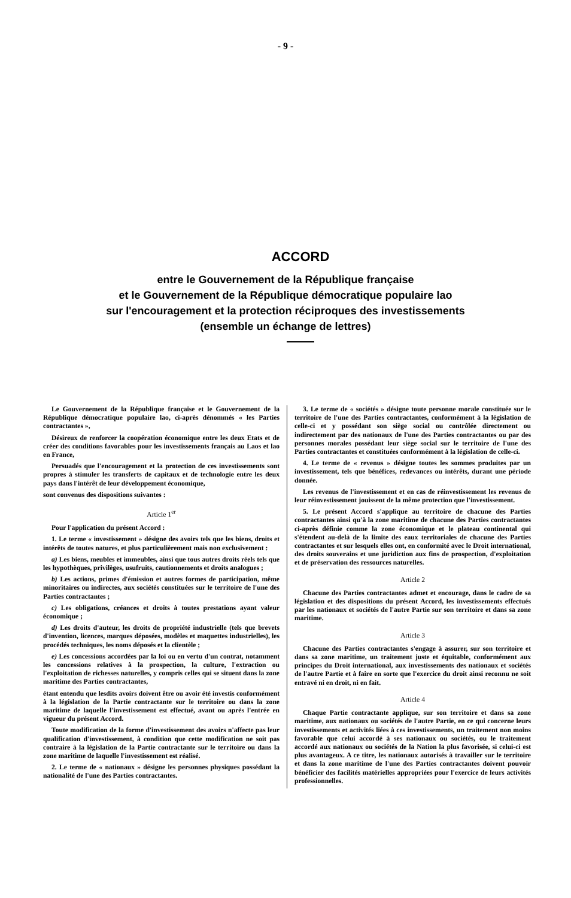- 9 -
ACCORD
entre le Gouvernement de la République française
et le Gouvernement de la République démocratique populaire lao
sur l'encouragement et la protection réciproques des investissements
(ensemble un échange de lettres)
Le Gouvernement de la République française et le Gouvernement de la République démocratique populaire lao, ci-après dénommés « les Parties contractantes »,
Désireux de renforcer la coopération économique entre les deux Etats et de créer des conditions favorables pour les investissements français au Laos et lao en France,
Persuadés que l'encouragement et la protection de ces investissements sont propres à stimuler les transferts de capitaux et de technologie entre les deux pays dans l'intérêt de leur développement économique,
sont convenus des dispositions suivantes :
Article 1<sup>er</sup>
Pour l'application du présent Accord :
1. Le terme « investissement » désigne des avoirs tels que les biens, droits et intérêts de toutes natures, et plus particulièrement mais non exclusivement :
a) Les biens, meubles et immeubles, ainsi que tous autres droits réels tels que les hypothèques, privilèges, usufruits, cautionnements et droits analogues ;
b) Les actions, primes d'émission et autres formes de participation, même minoritaires ou indirectes, aux sociétés constituées sur le territoire de l'une des Parties contractantes ;
c) Les obligations, créances et droits à toutes prestations ayant valeur économique ;
d) Les droits d'auteur, les droits de propriété industrielle (tels que brevets d'invention, licences, marques déposées, modèles et maquettes industrielles), les procédés techniques, les noms déposés et la clientèle ;
e) Les concessions accordées par la loi ou en vertu d'un contrat, notamment les concessions relatives à la prospection, la culture, l'extraction ou l'exploitation de richesses naturelles, y compris celles qui se situent dans la zone maritime des Parties contractantes,
étant entendu que lesdits avoirs doivent être ou avoir été investis conformément à la législation de la Partie contractante sur le territoire ou dans la zone maritime de laquelle l'investissement est effectué, avant ou après l'entrée en vigueur du présent Accord.
Toute modification de la forme d'investissement des avoirs n'affecte pas leur qualification d'investissement, à condition que cette modification ne soit pas contraire à la législation de la Partie contractante sur le territoire ou dans la zone maritime de laquelle l'investissement est réalisé.
2. Le terme de « nationaux » désigne les personnes physiques possédant la nationalité de l'une des Parties contractantes.
3. Le terme de « sociétés » désigne toute personne morale constituée sur le territoire de l'une des Parties contractantes, conformément à la législation de celle-ci et y possédant son siège social ou contrôlée directement ou indirectement par des nationaux de l'une des Parties contractantes ou par des personnes morales possédant leur siège social sur le territoire de l'une des Parties contractantes et constituées conformément à la législation de celle-ci.
4. Le terme de « revenus » désigne toutes les sommes produites par un investissement, tels que bénéfices, redevances ou intérêts, durant une période donnée.
Les revenus de l'investissement et en cas de réinvestissement les revenus de leur réinvestissement jouissent de la même protection que l'investissement.
5. Le présent Accord s'applique au territoire de chacune des Parties contractantes ainsi qu'à la zone maritime de chacune des Parties contractantes ci-après définie comme la zone économique et le plateau continental qui s'étendent au-delà de la limite des eaux territoriales de chacune des Parties contractantes et sur lesquels elles ont, en conformité avec le Droit international, des droits souverains et une juridiction aux fins de prospection, d'exploitation et de préservation des ressources naturelles.
Article 2
Chacune des Parties contractantes admet et encourage, dans le cadre de sa législation et des dispositions du présent Accord, les investissements effectués par les nationaux et sociétés de l'autre Partie sur son territoire et dans sa zone maritime.
Article 3
Chacune des Parties contractantes s'engage à assurer, sur son territoire et dans sa zone maritime, un traitement juste et équitable, conformément aux principes du Droit international, aux investissements des nationaux et sociétés de l'autre Partie et à faire en sorte que l'exercice du droit ainsi reconnu ne soit entravé ni en droit, ni en fait.
Article 4
Chaque Partie contractante applique, sur son territoire et dans sa zone maritime, aux nationaux ou sociétés de l'autre Partie, en ce qui concerne leurs investissements et activités liées à ces investissements, un traitement non moins favorable que celui accordé à ses nationaux ou sociétés, ou le traitement accordé aux nationaux ou sociétés de la Nation la plus favorisée, si celui-ci est plus avantageux. A ce titre, les nationaux autorisés à travailler sur le territoire et dans la zone maritime de l'une des Parties contractantes doivent pouvoir bénéficier des facilités matérielles appropriées pour l'exercice de leurs activités professionnelles.